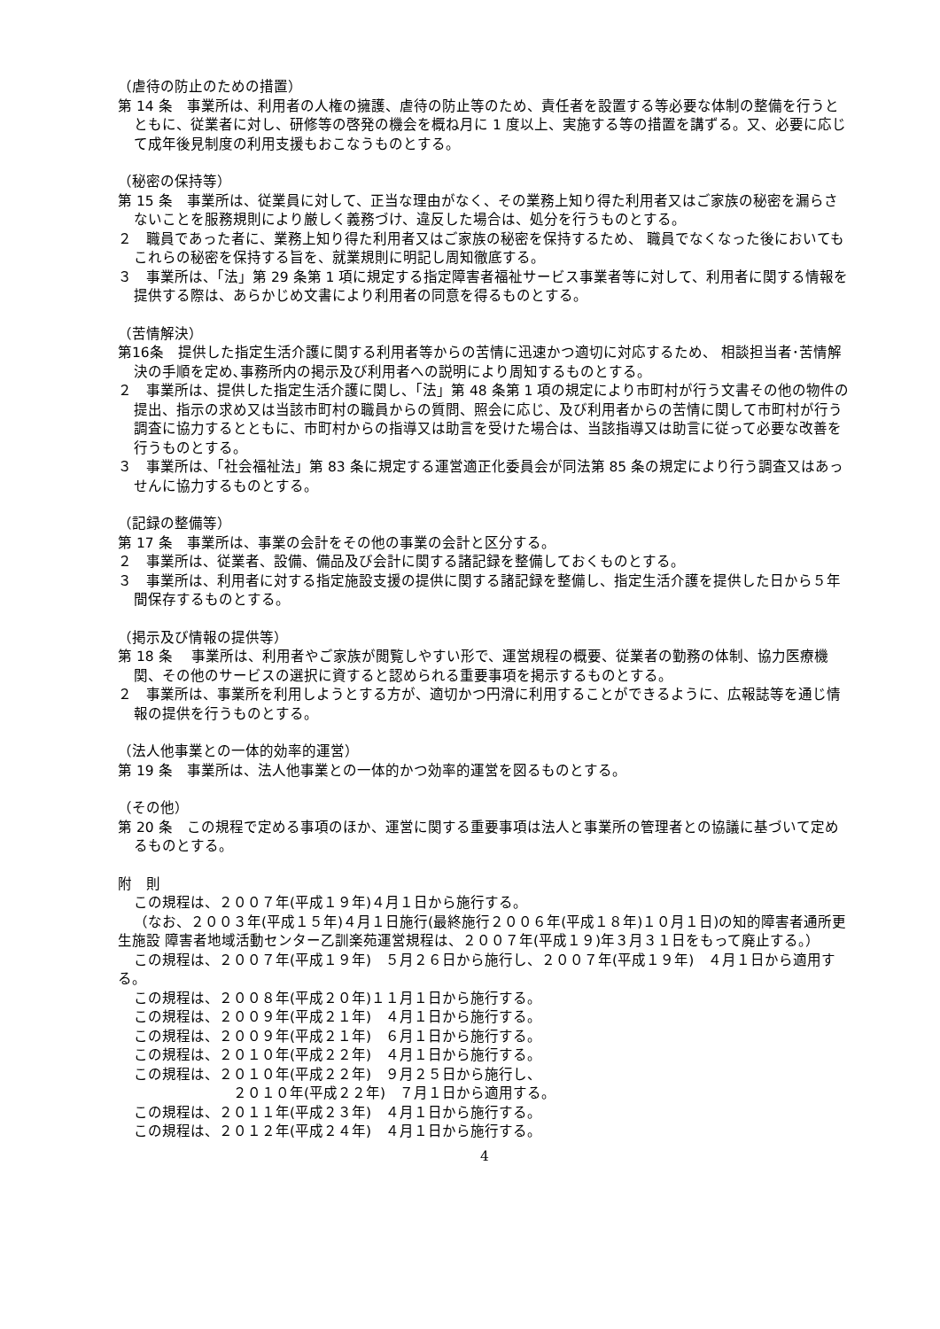（虐待の防止のための措置）
第 14 条　事業所は、利用者の人権の擁護、虐待の防止等のため、責任者を設置する等必要な体制の整備を行うとともに、従業者に対し、研修等の啓発の機会を概ね月に 1 度以上、実施する等の措置を講ずる。又、必要に応じて成年後見制度の利用支援もおこなうものとする。
（秘密の保持等）
第 15 条　事業所は、従業員に対して、正当な理由がなく、その業務上知り得た利用者又はご家族の秘密を漏らさないことを服務規則により厳しく義務づけ、違反した場合は、処分を行うものとする。
２　職員であった者に、業務上知り得た利用者又はご家族の秘密を保持するため、 職員でなくなった後においてもこれらの秘密を保持する旨を、就業規則に明記し周知徹底する。
３　事業所は、「法」第 29 条第 1 項に規定する指定障害者福祉サービス事業者等に対して、利用者に関する情報を提供する際は、あらかじめ文書により利用者の同意を得るものとする。
（苦情解決）
第16条　提供した指定生活介護に関する利用者等からの苦情に迅速かつ適切に対応するため、 相談担当者･苦情解決の手順を定め､事務所内の掲示及び利用者への説明により周知するものとする。
２　事業所は、提供した指定生活介護に関し、「法」第 48 条第 1 項の規定により市町村が行う文書その他の物件の提出、指示の求め又は当該市町村の職員からの質問、照会に応じ、及び利用者からの苦情に関して市町村が行う調査に協力するとともに、市町村からの指導又は助言を受けた場合は、当該指導又は助言に従って必要な改善を行うものとする。
３　事業所は、「社会福祉法」第 83 条に規定する運営適正化委員会が同法第 85 条の規定により行う調査又はあっせんに協力するものとする。
（記録の整備等）
第 17 条　事業所は、事業の会計をその他の事業の会計と区分する。
２　事業所は、従業者、設備、備品及び会計に関する諸記録を整備しておくものとする。
３　事業所は、利用者に対する指定施設支援の提供に関する諸記録を整備し、指定生活介護を提供した日から５年間保存するものとする。
（掲示及び情報の提供等）
第 18 条　 事業所は、利用者やご家族が閲覧しやすい形で、運営規程の概要、従業者の勤務の体制、協力医療機関、その他のサービスの選択に資すると認められる重要事項を掲示するものとする。
２　事業所は、事業所を利用しようとする方が、適切かつ円滑に利用することができるように、広報誌等を通じ情報の提供を行うものとする。
（法人他事業との一体的効率的運営）
第 19 条　事業所は、法人他事業との一体的かつ効率的運営を図るものとする。
（その他）
第 20 条　この規程で定める事項のほか、運営に関する重要事項は法人と事業所の管理者との協議に基づいて定めるものとする。
附　則
この規程は、２００７年(平成１９年)４月１日から施行する。
（なお、２００３年(平成１５年)４月１日施行(最終施行２００６年(平成１８年)１０月１日)の知的障害者通所更生施設 障害者地域活動センター乙訓楽苑運営規程は、２００７年(平成１９)年３月３１日をもって廃止する。）
この規程は、２００７年(平成１９年)　５月２６日から施行し、２００７年(平成１９年)　４月１日から適用する。
この規程は、２００８年(平成２０年)１１月１日から施行する。
この規程は、２００９年(平成２１年)　４月１日から施行する。
この規程は、２００９年(平成２１年)　６月１日から施行する。
この規程は、２０１０年(平成２２年)　４月１日から施行する。
この規程は、２０１０年(平成２２年)　９月２５日から施行し、
２０１０年(平成２２年)　７月１日から適用する。
この規程は、２０１１年(平成２３年)　４月１日から施行する。
この規程は、２０１２年(平成２４年)　４月１日から施行する。
4